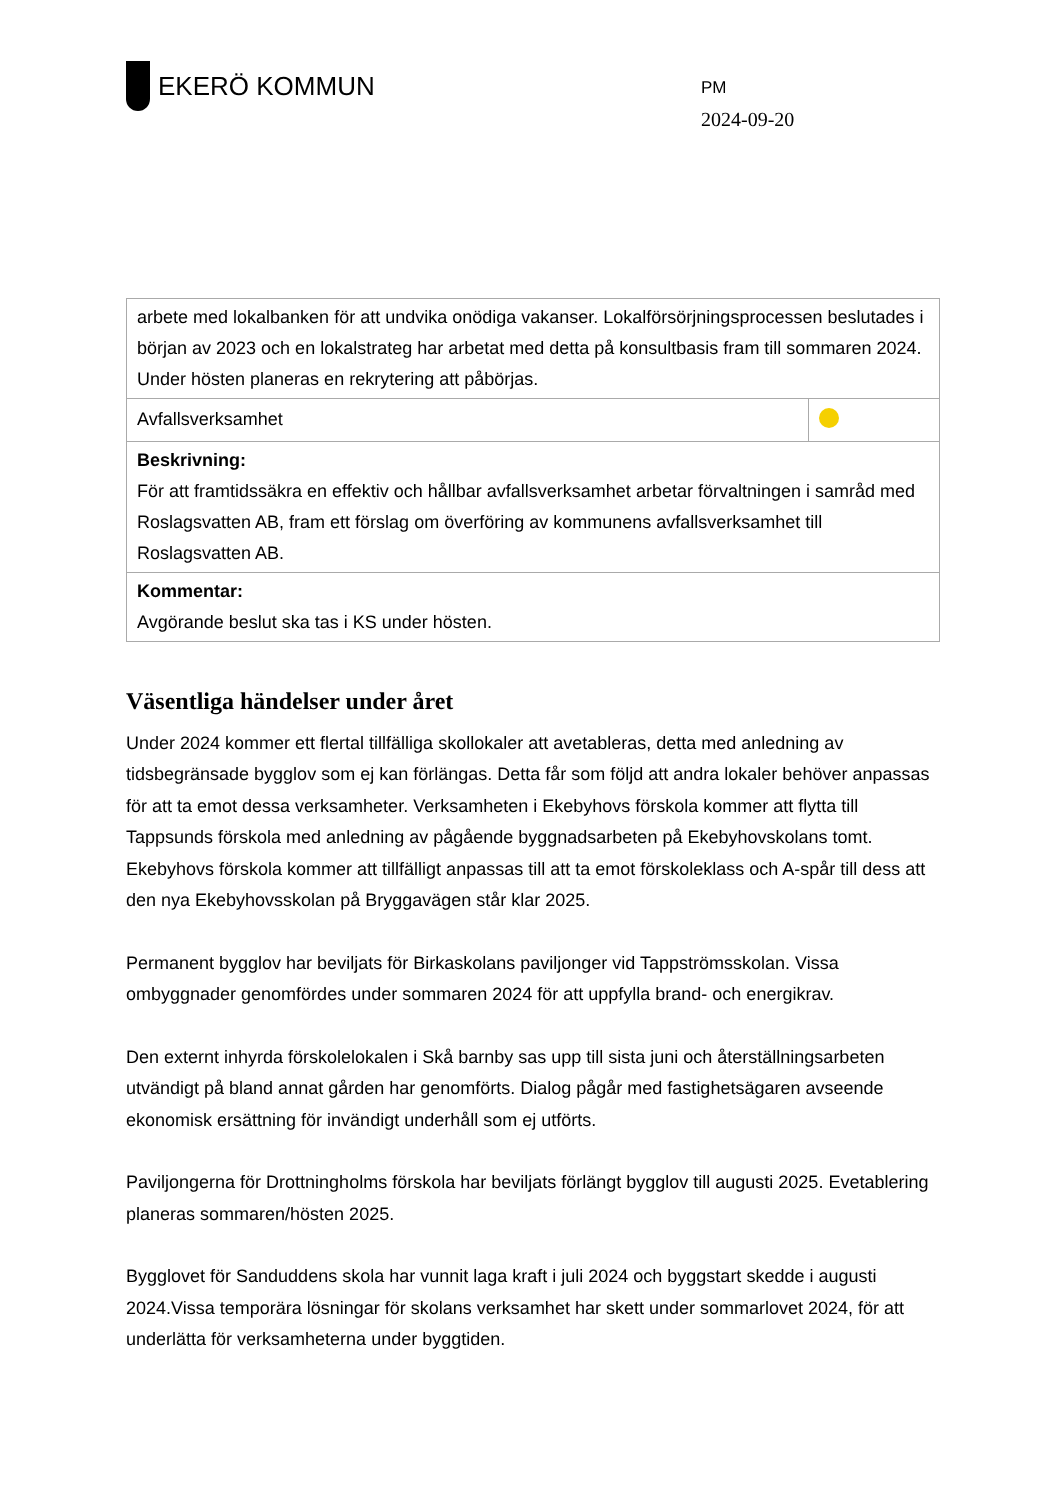EKERÖ KOMMUN
PM
2024-09-20
| arbete med lokalbanken för att undvika onödiga vakanser. Lokalförsörjningsprocessen beslutades i början av 2023 och en lokalstrateg har arbetat med detta på konsultbasis fram till sommaren 2024. Under hösten planeras en rekrytering att påbörjas. | |
| Avfallsverksamhet | |
| Beskrivning: För att framtidssäkra en effektiv och hållbar avfallsverksamhet arbetar förvaltningen i samråd med Roslagsvatten AB, fram ett förslag om överföring av kommunens avfallsverksamhet till Roslagsvatten AB. | |
| Kommentar: Avgörande beslut ska tas i KS under hösten. | |
Väsentliga händelser under året
Under 2024 kommer ett flertal tillfälliga skollokaler att avetableras, detta med anledning av tidsbegränsade bygglov som ej kan förlängas. Detta får som följd att andra lokaler behöver anpassas för att ta emot dessa verksamheter. Verksamheten i Ekebyhovs förskola kommer att flytta till Tappsunds förskola med anledning av pågående byggnadsarbeten på Ekebyhovskolans tomt. Ekebyhovs förskola kommer att tillfälligt anpassas till att ta emot förskoleklass och A-spår till dess att den nya Ekebyhovsskolan på Bryggavägen står klar 2025.
Permanent bygglov har beviljats för Birkaskolans paviljonger vid Tappströmsskolan. Vissa ombyggnader genomfördes under sommaren 2024 för att uppfylla brand- och energikrav.
Den externt inhyrda förskolelokalen i Skå barnby sas upp till sista juni och återställningsarbeten utvändigt på bland annat gården har genomförts. Dialog pågår med fastighetsägaren avseende ekonomisk ersättning för invändigt underhåll som ej utförts.
Paviljongerna för Drottningholms förskola har beviljats förlängt bygglov till augusti 2025. Evetablering planeras sommaren/hösten 2025.
Bygglovet för Sanduddens skola har vunnit laga kraft i juli 2024 och byggstart skedde i augusti 2024.Vissa temporära lösningar för skolans verksamhet har skett under sommarlovet 2024, för att underlätta för verksamheterna under byggtiden.